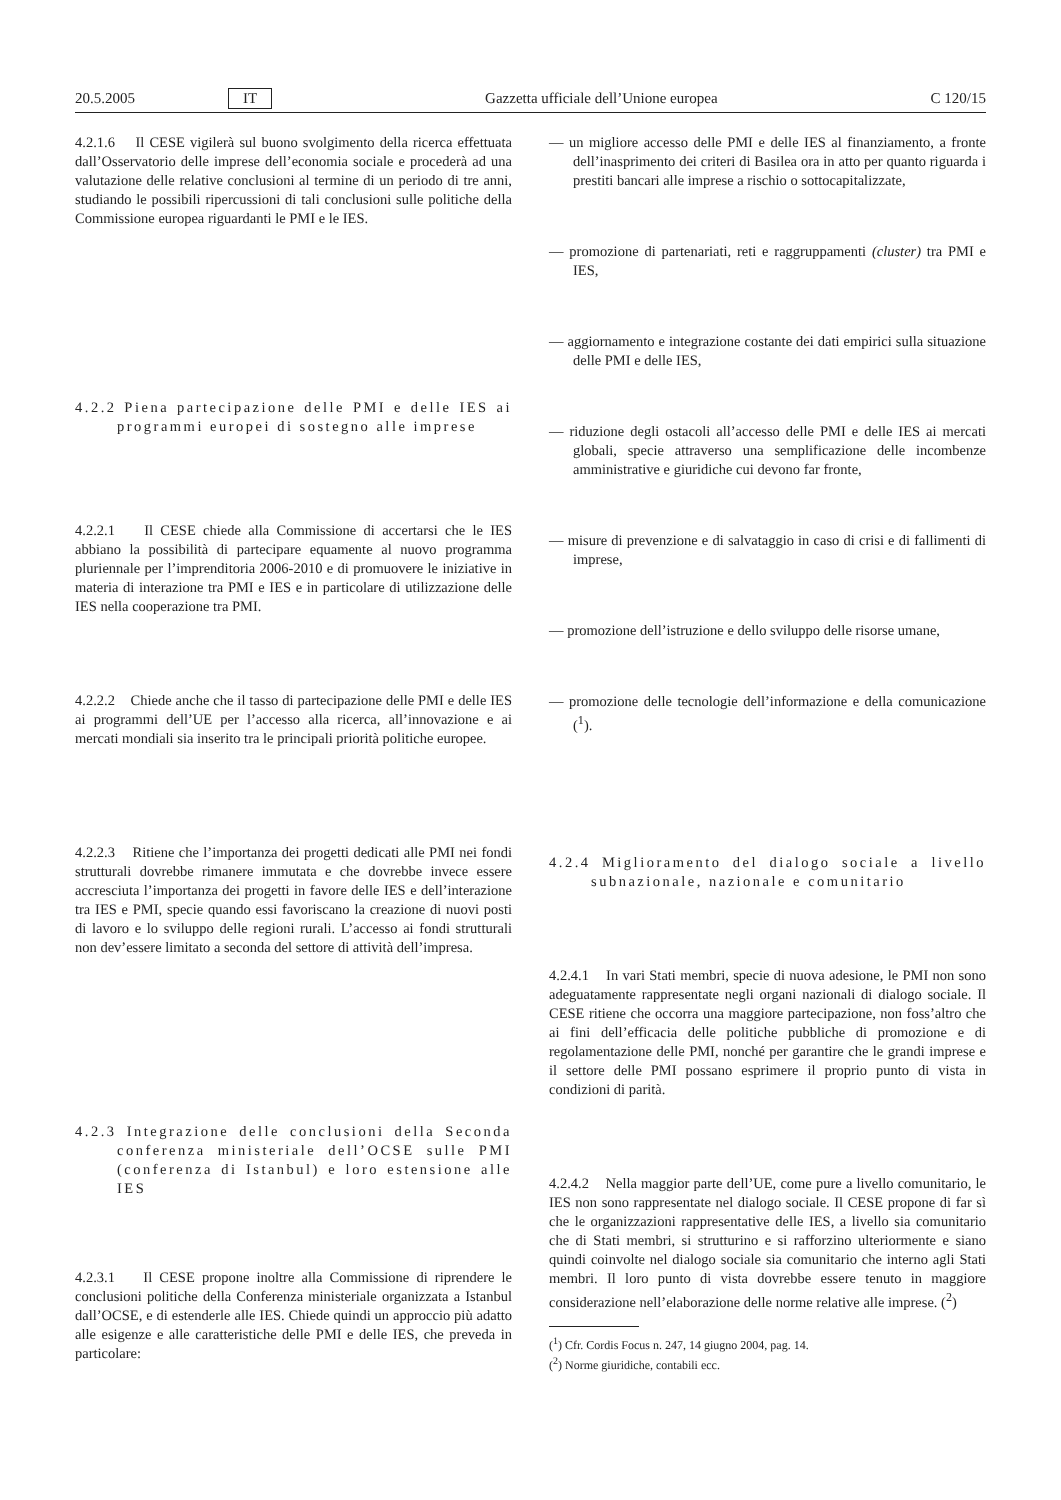20.5.2005 IT Gazzetta ufficiale dell’Unione europea C 120/15
4.2.1.6 Il CESE vigilerà sul buono svolgimento della ricerca effettuata dall’Osservatorio delle imprese dell’economia sociale e procederà ad una valutazione delle relative conclusioni al termine di un periodo di tre anni, studiando le possibili ripercussioni di tali conclusioni sulle politiche della Commissione europea riguardanti le PMI e le IES.
4.2.2 Piena partecipazione delle PMI e delle IES ai programmi europei di sostegno alle imprese
4.2.2.1 Il CESE chiede alla Commissione di accertarsi che le IES abbiano la possibilità di partecipare equamente al nuovo programma pluriennale per l’imprenditoria 2006-2010 e di promuovere le iniziative in materia di interazione tra PMI e IES e in particolare di utilizzazione delle IES nella cooperazione tra PMI.
4.2.2.2 Chiede anche che il tasso di partecipazione delle PMI e delle IES ai programmi dell’UE per l’accesso alla ricerca, all’innovazione e ai mercati mondiali sia inserito tra le principali priorità politiche europee.
4.2.2.3 Ritiene che l’importanza dei progetti dedicati alle PMI nei fondi strutturali dovrebbe rimanere immutata e che dovrebbe invece essere accresciuta l’importanza dei progetti in favore delle IES e dell’interazione tra IES e PMI, specie quando essi favoriscano la creazione di nuovi posti di lavoro e lo sviluppo delle regioni rurali. L’accesso ai fondi strutturali non dev’essere limitato a seconda del settore di attività dell’impresa.
4.2.3 Integrazione delle conclusioni della Seconda conferenza ministeriale dell’OCSE sulle PMI (conferenza di Istanbul) e loro estensione alle IES
4.2.3.1 Il CESE propone inoltre alla Commissione di riprendere le conclusioni politiche della Conferenza ministeriale organizzata a Istanbul dall’OCSE, e di estenderle alle IES. Chiede quindi un approccio più adatto alle esigenze e alle caratteristiche delle PMI e delle IES, che preveda in particolare:
— un migliore accesso delle PMI e delle IES al finanziamento, a fronte dell’inasprimento dei criteri di Basilea ora in atto per quanto riguarda i prestiti bancari alle imprese a rischio o sottocapitalizzate,
— promozione di partenariati, reti e raggruppamenti (cluster) tra PMI e IES,
— aggiornamento e integrazione costante dei dati empirici sulla situazione delle PMI e delle IES,
— riduzione degli ostacoli all’accesso delle PMI e delle IES ai mercati globali, specie attraverso una semplificazione delle incombenze amministrative e giuridiche cui devono far fronte,
— misure di prevenzione e di salvataggio in caso di crisi e di fallimenti di imprese,
— promozione dell’istruzione e dello sviluppo delle risorse umane,
— promozione delle tecnologie dell’informazione e della comunicazione (<sup>1</sup>).
4.2.4 Miglioramento del dialogo sociale a livello subnazionale, nazionale e comunitario
4.2.4.1 In vari Stati membri, specie di nuova adesione, le PMI non sono adeguatamente rappresentate negli organi nazionali di dialogo sociale. Il CESE ritiene che occorra una maggiore partecipazione, non foss’altro che ai fini dell’efficacia delle politiche pubbliche di promozione e di regolamentazione delle PMI, nonché per garantire che le grandi imprese e il settore delle PMI possano esprimere il proprio punto di vista in condizioni di parità.
4.2.4.2 Nella maggior parte dell’UE, come pure a livello comunitario, le IES non sono rappresentate nel dialogo sociale. Il CESE propone di far sì che le organizzazioni rappresentative delle IES, a livello sia comunitario che di Stati membri, si strutturino e si rafforzino ulteriormente e siano quindi coinvolte nel dialogo sociale sia comunitario che interno agli Stati membri. Il loro punto di vista dovrebbe essere tenuto in maggiore considerazione nell’elaborazione delle norme relative alle imprese. (<sup>2</sup>)
(<sup>1</sup>) Cfr. Cordis Focus n. 247, 14 giugno 2004, pag. 14.
(<sup>2</sup>) Norme giuridiche, contabili ecc.